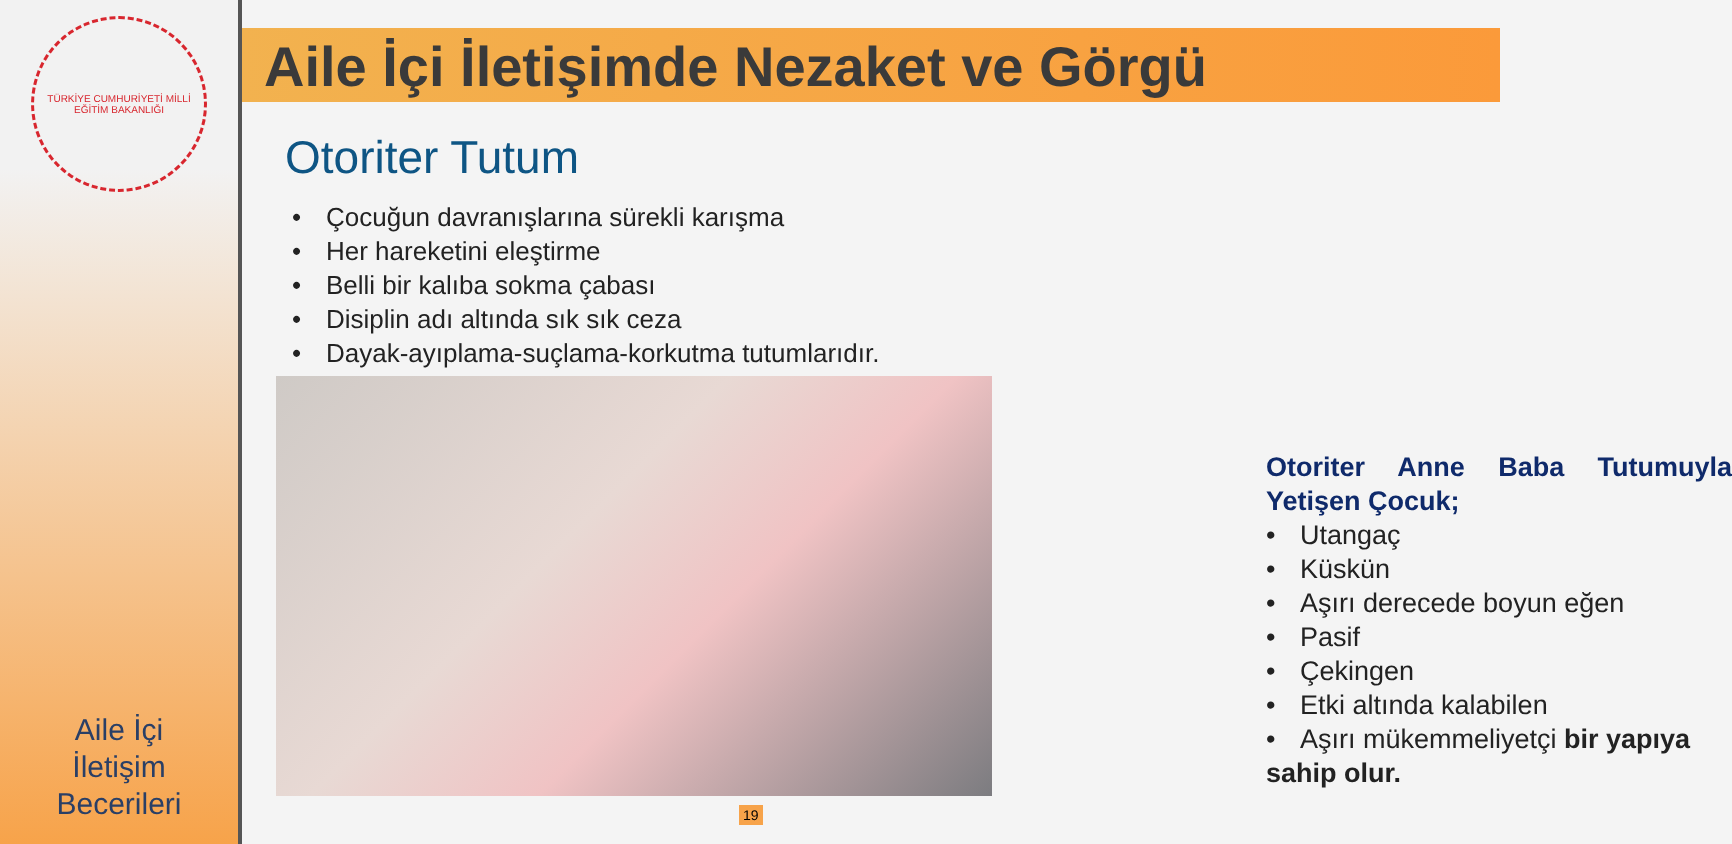TÜRKİYE CUMHURİYETİ MİLLİ EĞİTİM BAKANLIĞI
Aile İçi
İletişim
Becerileri
Aile İçi İletişimde Nezaket ve Görgü
Otoriter Tutum
• Çocuğun davranışlarına sürekli karışma
• Her hareketini eleştirme
• Belli bir kalıba sokma çabası
• Disiplin adı altında sık sık ceza
• Dayak-ayıplama-suçlama-korkutma tutumlarıdır.
Otoriter Anne Baba Tutumuyla Yetişen Çocuk;
• Utangaç
• Küskün
• Aşırı derecede boyun eğen
• Pasif
• Çekingen
• Etki altında kalabilen
• Aşırı mükemmeliyetçi bir yapıya sahip olur.
19